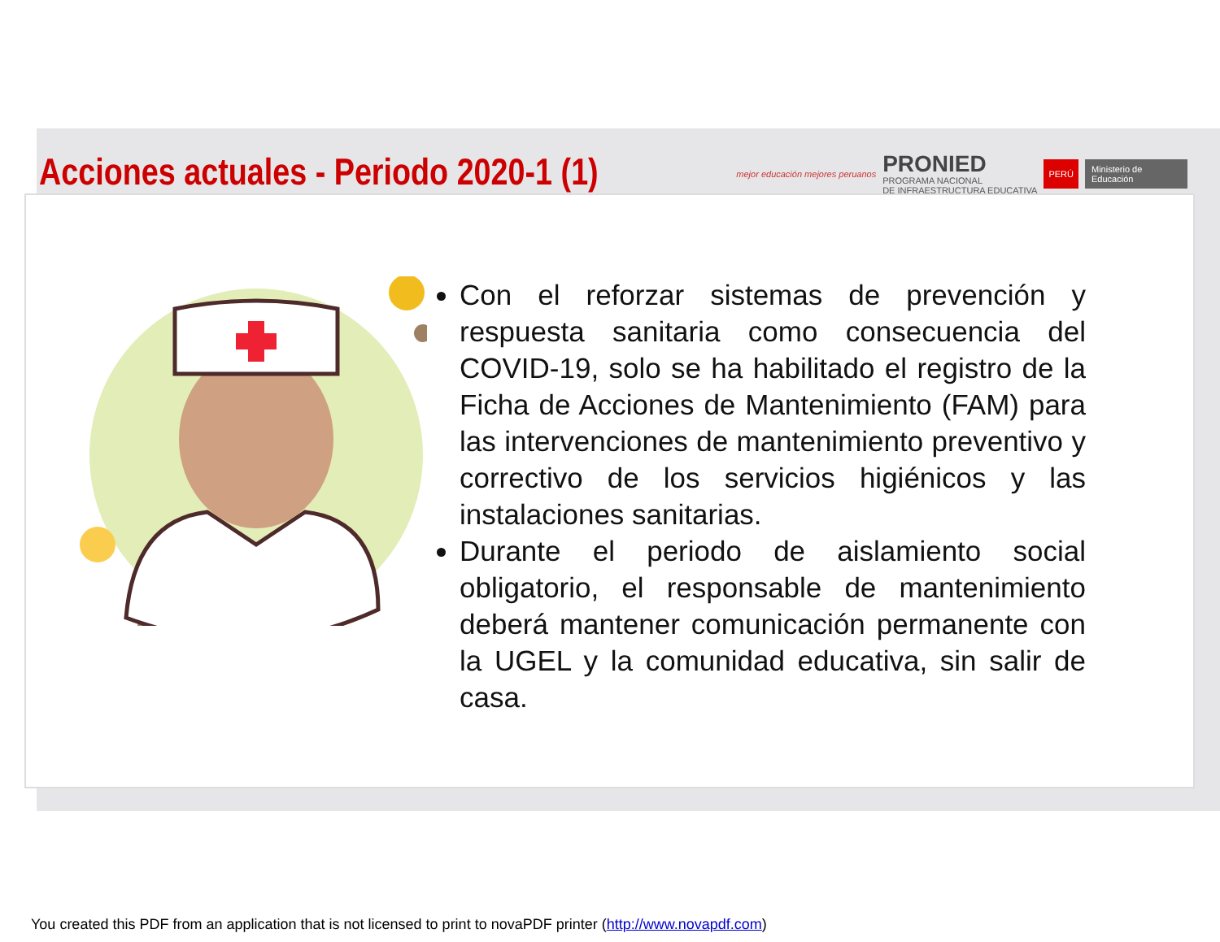Acciones actuales - Periodo 2020-1 (1)
mejor educación mejores peruanos
PRONIED
PROGRAMA NACIONAL
DE INFRAESTRUCTURA EDUCATIVA
PERÚ Ministerio de Educación
Con el reforzar sistemas de prevención y respuesta sanitaria como consecuencia del COVID-19, solo se ha habilitado el registro de la Ficha de Acciones de Mantenimiento (FAM) para las intervenciones de mantenimiento preventivo y correctivo de los servicios higiénicos y las instalaciones sanitarias.
Durante el periodo de aislamiento social obligatorio, el responsable de mantenimiento deberá mantener comunicación permanente con la UGEL y la comunidad educativa, sin salir de casa.
You created this PDF from an application that is not licensed to print to novaPDF printer (http://www.novapdf.com)